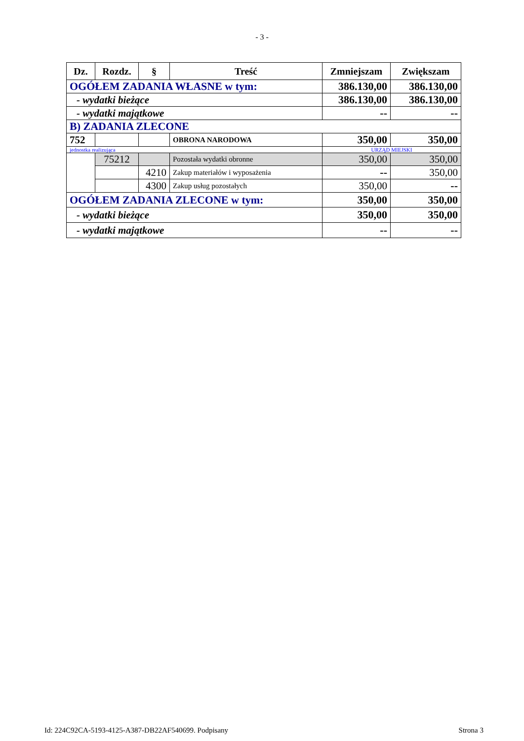- 3 -
| Dz. | Rozdz. | § | Treść | Zmniejszam | Zwiększam |
| --- | --- | --- | --- | --- | --- |
| OGÓŁEM ZADANIA WŁASNE w tym: | | | | 386.130,00 | 386.130,00 |
| - wydatki bieżące | | | | 386.130,00 | 386.130,00 |
| - wydatki majątkowe | | | | -- | -- |
| B) ZADANIA ZLECONE | | | | | |
| 752 | | | OBRONA NARODOWA | 350,00 | 350,00 |
| jednostka realizująca | | | | URZĄD MIEJSKI | |
| | 75212 | | Pozostała wydatki obronne | 350,00 | 350,00 |
| | | 4210 | Zakup materiałów i wyposażenia | -- | 350,00 |
| | | 4300 | Zakup usług pozostałych | 350,00 | -- |
| OGÓŁEM ZADANIA ZLECONE w tym: | | | | 350,00 | 350,00 |
| - wydatki bieżące | | | | 350,00 | 350,00 |
| - wydatki majątkowe | | | | -- | -- |
Id: 224C92CA-5193-4125-A387-DB22AF540699. Podpisany Strona 3